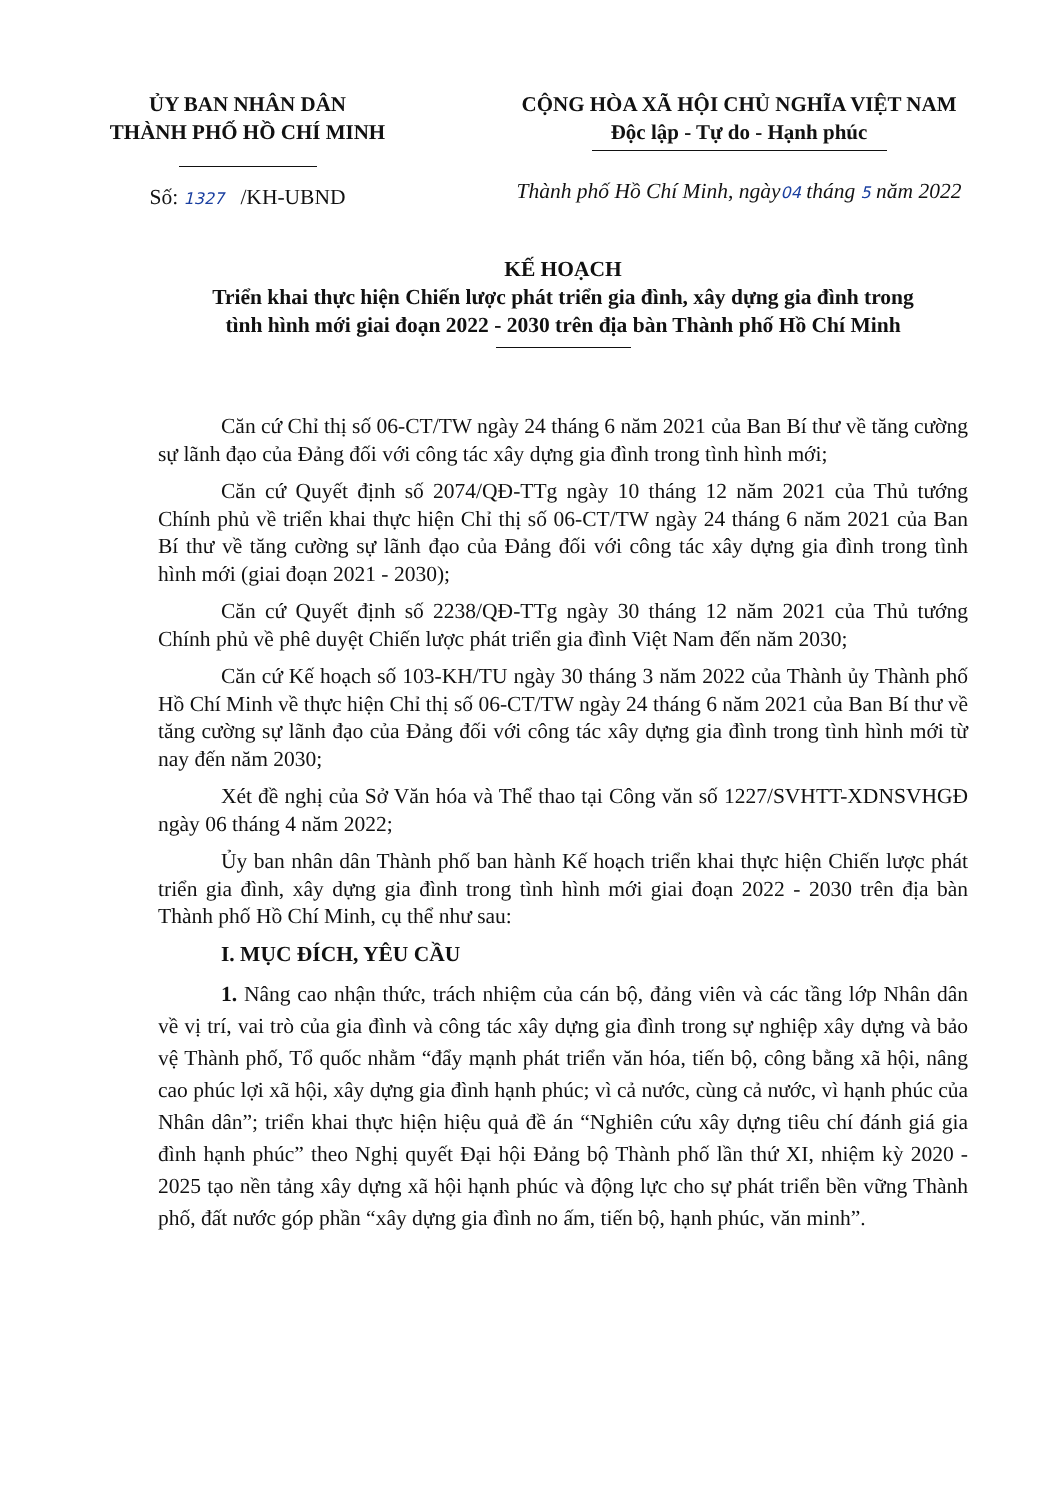ỦY BAN NHÂN DÂN
THÀNH PHỐ HỒ CHÍ MINH
Số: 1327 /KH-UBND
CỘNG HÒA XÃ HỘI CHỦ NGHĨA VIỆT NAM
Độc lập - Tự do - Hạnh phúc
Thành phố Hồ Chí Minh, ngày04 tháng 5 năm 2022
KẾ HOẠCH
Triển khai thực hiện Chiến lược phát triển gia đình, xây dựng gia đình trong
tình hình mới giai đoạn 2022 - 2030 trên địa bàn Thành phố Hồ Chí Minh
Căn cứ Chỉ thị số 06-CT/TW ngày 24 tháng 6 năm 2021 của Ban Bí thư về tăng cường sự lãnh đạo của Đảng đối với công tác xây dựng gia đình trong tình hình mới;
Căn cứ Quyết định số 2074/QĐ-TTg ngày 10 tháng 12 năm 2021 của Thủ tướng Chính phủ về triển khai thực hiện Chỉ thị số 06-CT/TW ngày 24 tháng 6 năm 2021 của Ban Bí thư về tăng cường sự lãnh đạo của Đảng đối với công tác xây dựng gia đình trong tình hình mới (giai đoạn 2021 - 2030);
Căn cứ Quyết định số 2238/QĐ-TTg ngày 30 tháng 12 năm 2021 của Thủ tướng Chính phủ về phê duyệt Chiến lược phát triển gia đình Việt Nam đến năm 2030;
Căn cứ Kế hoạch số 103-KH/TU ngày 30 tháng 3 năm 2022 của Thành ủy Thành phố Hồ Chí Minh về thực hiện Chỉ thị số 06-CT/TW ngày 24 tháng 6 năm 2021 của Ban Bí thư về tăng cường sự lãnh đạo của Đảng đối với công tác xây dựng gia đình trong tình hình mới từ nay đến năm 2030;
Xét đề nghị của Sở Văn hóa và Thể thao tại Công văn số 1227/SVHTT-XDNSVHGĐ ngày 06 tháng 4 năm 2022;
Ủy ban nhân dân Thành phố ban hành Kế hoạch triển khai thực hiện Chiến lược phát triển gia đình, xây dựng gia đình trong tình hình mới giai đoạn 2022 - 2030 trên địa bàn Thành phố Hồ Chí Minh, cụ thể như sau:
I. MỤC ĐÍCH, YÊU CẦU
1. Nâng cao nhận thức, trách nhiệm của cán bộ, đảng viên và các tầng lớp Nhân dân về vị trí, vai trò của gia đình và công tác xây dựng gia đình trong sự nghiệp xây dựng và bảo vệ Thành phố, Tổ quốc nhằm “đẩy mạnh phát triển văn hóa, tiến bộ, công bằng xã hội, nâng cao phúc lợi xã hội, xây dựng gia đình hạnh phúc; vì cả nước, cùng cả nước, vì hạnh phúc của Nhân dân”; triển khai thực hiện hiệu quả đề án “Nghiên cứu xây dựng tiêu chí đánh giá gia đình hạnh phúc” theo Nghị quyết Đại hội Đảng bộ Thành phố lần thứ XI, nhiệm kỳ 2020 - 2025 tạo nền tảng xây dựng xã hội hạnh phúc và động lực cho sự phát triển bền vững Thành phố, đất nước góp phần “xây dựng gia đình no ấm, tiến bộ, hạnh phúc, văn minh”.